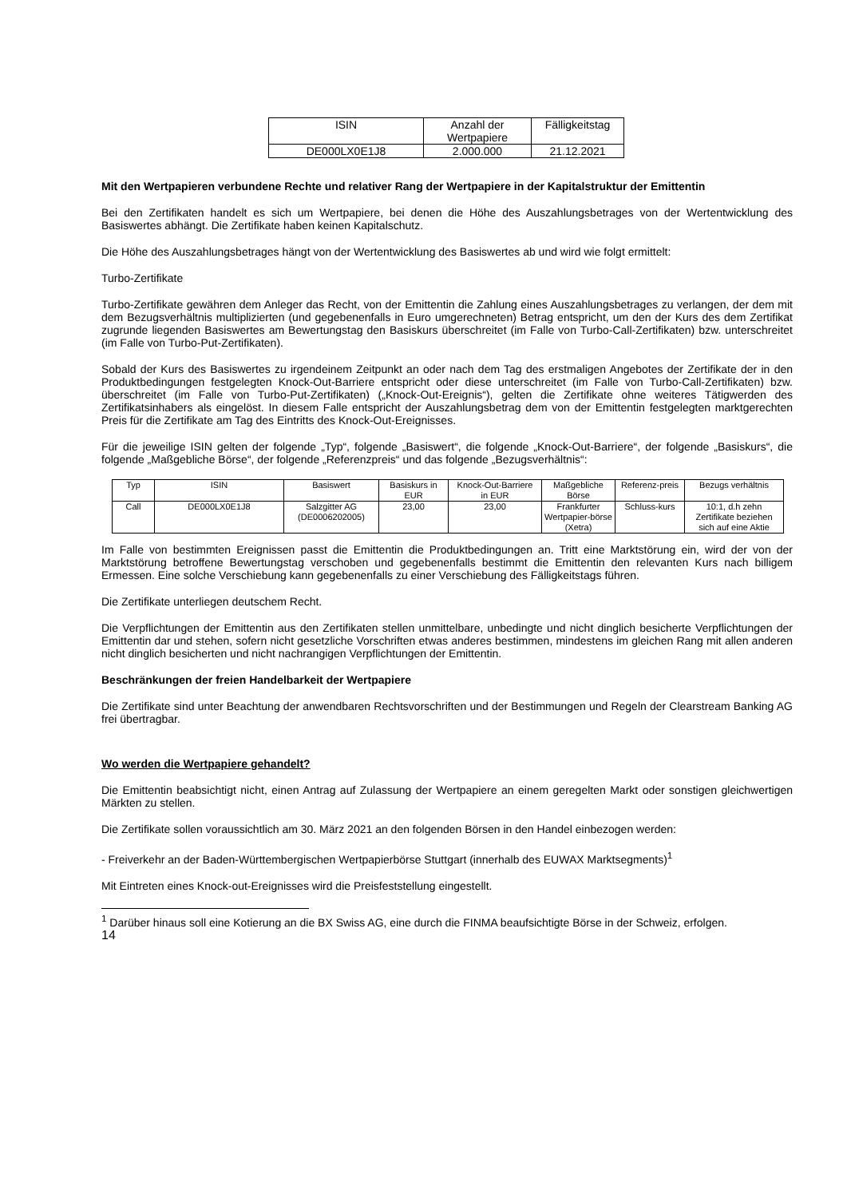| ISIN | Anzahl der Wertpapiere | Fälligkeitstag |
| --- | --- | --- |
| DE000LX0E1J8 | 2.000.000 | 21.12.2021 |
Mit den Wertpapieren verbundene Rechte und relativer Rang der Wertpapiere in der Kapitalstruktur der Emittentin
Bei den Zertifikaten handelt es sich um Wertpapiere, bei denen die Höhe des Auszahlungsbetrages von der Wertentwicklung des Basiswertes abhängt. Die Zertifikate haben keinen Kapitalschutz.
Die Höhe des Auszahlungsbetrages hängt von der Wertentwicklung des Basiswertes ab und wird wie folgt ermittelt:
Turbo-Zertifikate
Turbo-Zertifikate gewähren dem Anleger das Recht, von der Emittentin die Zahlung eines Auszahlungsbetrages zu verlangen, der dem mit dem Bezugsverhältnis multiplizierten (und gegebenenfalls in Euro umgerechneten) Betrag entspricht, um den der Kurs des dem Zertifikat zugrunde liegenden Basiswertes am Bewertungstag den Basiskurs überschreitet (im Falle von Turbo-Call-Zertifikaten) bzw. unterschreitet (im Falle von Turbo-Put-Zertifikaten).
Sobald der Kurs des Basiswertes zu irgendeinem Zeitpunkt an oder nach dem Tag des erstmaligen Angebotes der Zertifikate der in den Produktbedingungen festgelegten Knock-Out-Barriere entspricht oder diese unterschreitet (im Falle von Turbo-Call-Zertifikaten) bzw. überschreitet (im Falle von Turbo-Put-Zertifikaten) („Knock-Out-Ereignis“), gelten die Zertifikate ohne weiteres Tätigwerden des Zertifikatsinhabers als eingelöst. In diesem Falle entspricht der Auszahlungsbetrag dem von der Emittentin festgelegten marktgerechten Preis für die Zertifikate am Tag des Eintritts des Knock-Out-Ereignisses.
Für die jeweilige ISIN gelten der folgende „Typ“, folgende „Basiswert“, die folgende „Knock-Out-Barriere“, der folgende „Basiskurs“, die folgende „Maßgebliche Börse“, der folgende „Referenzpreis“ und das folgende „Bezugsverhältnis“:
| Typ | ISIN | Basiswert | Basiskurs in EUR | Knock-Out-Barriere in EUR | Maßgebliche Börse | Referenz-preis | Bezugs verhältnis |
| --- | --- | --- | --- | --- | --- | --- | --- |
| Call | DE000LX0E1J8 | Salzgitter AG (DE0006202005) | 23,00 | 23,00 | Frankfurter Wertpapier-börse (Xetra) | Schluss-kurs | 10:1, d.h zehn Zertifikate beziehen sich auf eine Aktie |
Im Falle von bestimmten Ereignissen passt die Emittentin die Produktbedingungen an. Tritt eine Marktstörung ein, wird der von der Marktstörung betroffene Bewertungstag verschoben und gegebenenfalls bestimmt die Emittentin den relevanten Kurs nach billigem Ermessen. Eine solche Verschiebung kann gegebenenfalls zu einer Verschiebung des Fälligkeitstags führen.
Die Zertifikate unterliegen deutschem Recht.
Die Verpflichtungen der Emittentin aus den Zertifikaten stellen unmittelbare, unbedingte und nicht dinglich besicherte Verpflichtungen der Emittentin dar und stehen, sofern nicht gesetzliche Vorschriften etwas anderes bestimmen, mindestens im gleichen Rang mit allen anderen nicht dinglich besicherten und nicht nachrangigen Verpflichtungen der Emittentin.
Beschränkungen der freien Handelbarkeit der Wertpapiere
Die Zertifikate sind unter Beachtung der anwendbaren Rechtsvorschriften und der Bestimmungen und Regeln der Clearstream Banking AG frei übertragbar.
Wo werden die Wertpapiere gehandelt?
Die Emittentin beabsichtigt nicht, einen Antrag auf Zulassung der Wertpapiere an einem geregelten Markt oder sonstigen gleichwertigen Märkten zu stellen.
Die Zertifikate sollen voraussichtlich am 30. März 2021 an den folgenden Börsen in den Handel einbezogen werden:
- Freiverkehr an der Baden-Württembergischen Wertpapierbörse Stuttgart (innerhalb des EUWAX Marktsegments)<sup>1</sup>
Mit Eintreten eines Knock-out-Ereignisses wird die Preisfeststellung eingestellt.
<sup>1</sup> Darüber hinaus soll eine Kotierung an die BX Swiss AG, eine durch die FINMA beaufsichtigte Börse in der Schweiz, erfolgen.
14